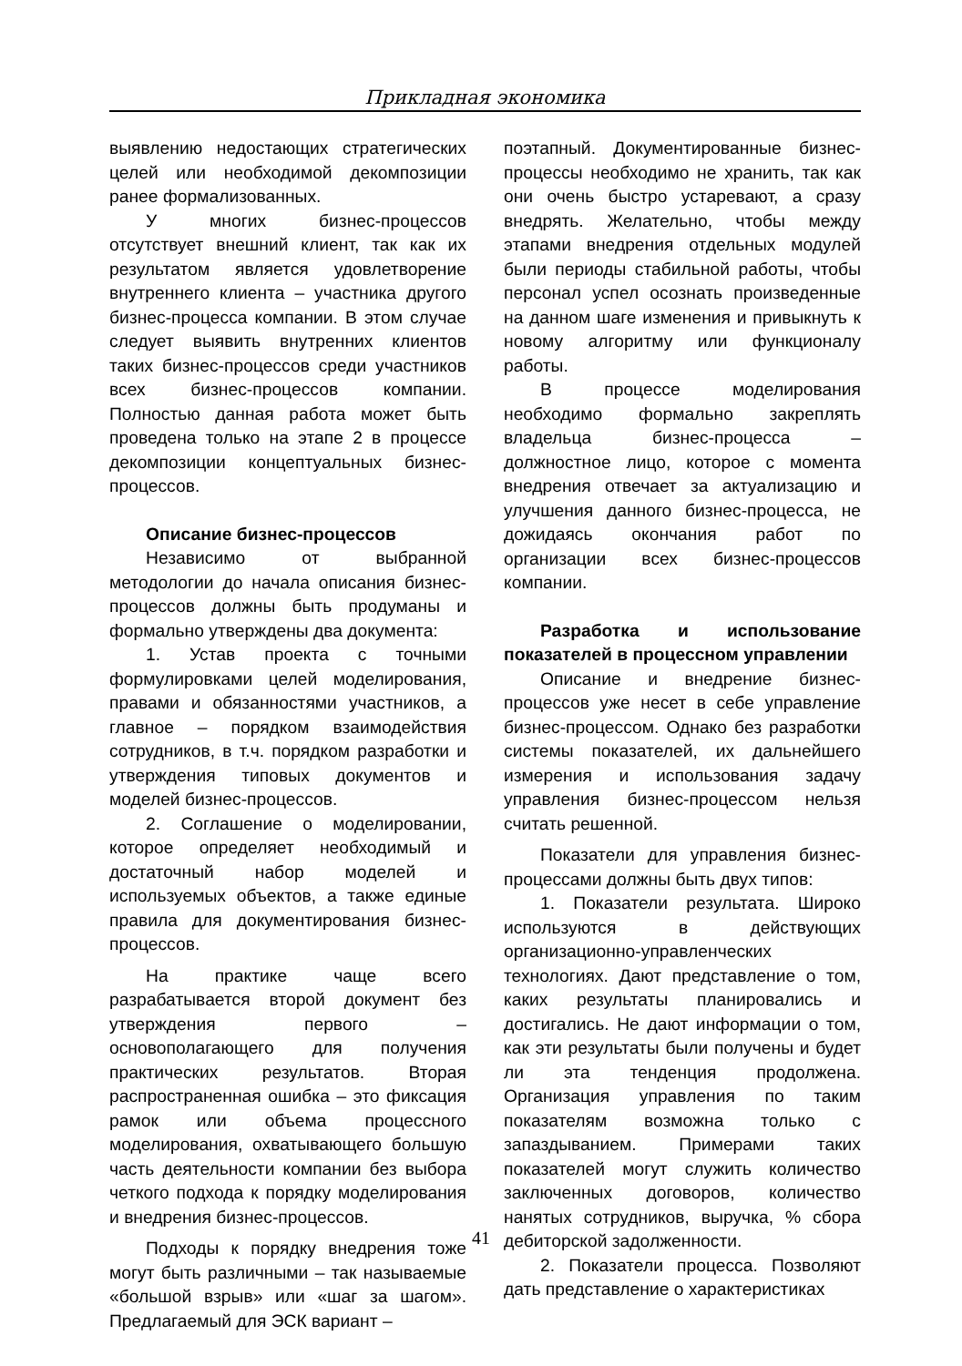Прикладная экономика
выявлению недостающих стратегических целей или необходимой декомпозиции ранее формализованных.
У многих бизнес-процессов отсутствует внешний клиент, так как их результатом является удовлетворение внутреннего клиента – участника другого бизнес-процесса компании. В этом случае следует выявить внутренних клиентов таких бизнес-процессов среди участников всех бизнес-процессов компании. Полностью данная работа может быть проведена только на этапе 2 в процессе декомпозиции концептуальных бизнес-процессов.
Описание бизнес-процессов
Независимо от выбранной методологии до начала описания бизнес-процессов должны быть продуманы и формально утверждены два документа:
1. Устав проекта с точными формулировками целей моделирования, правами и обязанностями участников, а главное – порядком взаимодействия сотрудников, в т.ч. порядком разработки и утверждения типовых документов и моделей бизнес-процессов.
2. Соглашение о моделировании, которое определяет необходимый и достаточный набор моделей и используемых объектов, а также единые правила для документирования бизнес-процессов.
На практике чаще всего разрабатывается второй документ без утверждения первого – основополагающего для получения практических результатов. Вторая распространенная ошибка – это фиксация рамок или объема процессного моделирования, охватывающего большую часть деятельности компании без выбора четкого подхода к порядку моделирования и внедрения бизнес-процессов.
Подходы к порядку внедрения тоже могут быть различными – так называемые «большой взрыв» или «шаг за шагом». Предлагаемый для ЭСК вариант –
поэтапный. Документированные бизнес-процессы необходимо не хранить, так как они очень быстро устаревают, а сразу внедрять. Желательно, чтобы между этапами внедрения отдельных модулей были периоды стабильной работы, чтобы персонал успел осознать произведенные на данном шаге изменения и привыкнуть к новому алгоритму или функционалу работы.
В процессе моделирования необходимо формально закреплять владельца бизнес-процесса – должностное лицо, которое с момента внедрения отвечает за актуализацию и улучшения данного бизнес-процесса, не дожидаясь окончания работ по организации всех бизнес-процессов компании.
Разработка и использование показателей в процессном управлении
Описание и внедрение бизнес-процессов уже несет в себе управление бизнес-процессом. Однако без разработки системы показателей, их дальнейшего измерения и использования задачу управления бизнес-процессом нельзя считать решенной.
Показатели для управления бизнес-процессами должны быть двух типов:
1. Показатели результата. Широко используются в действующих организационно-управленческих технологиях. Дают представление о том, каких результаты планировались и достигались. Не дают информации о том, как эти результаты были получены и будет ли эта тенденция продолжена. Организация управления по таким показателям возможна только с запаздыванием. Примерами таких показателей могут служить количество заключенных договоров, количество нанятых сотрудников, выручка, % сбора дебиторской задолженности.
2. Показатели процесса. Позволяют дать представление о характеристиках
41